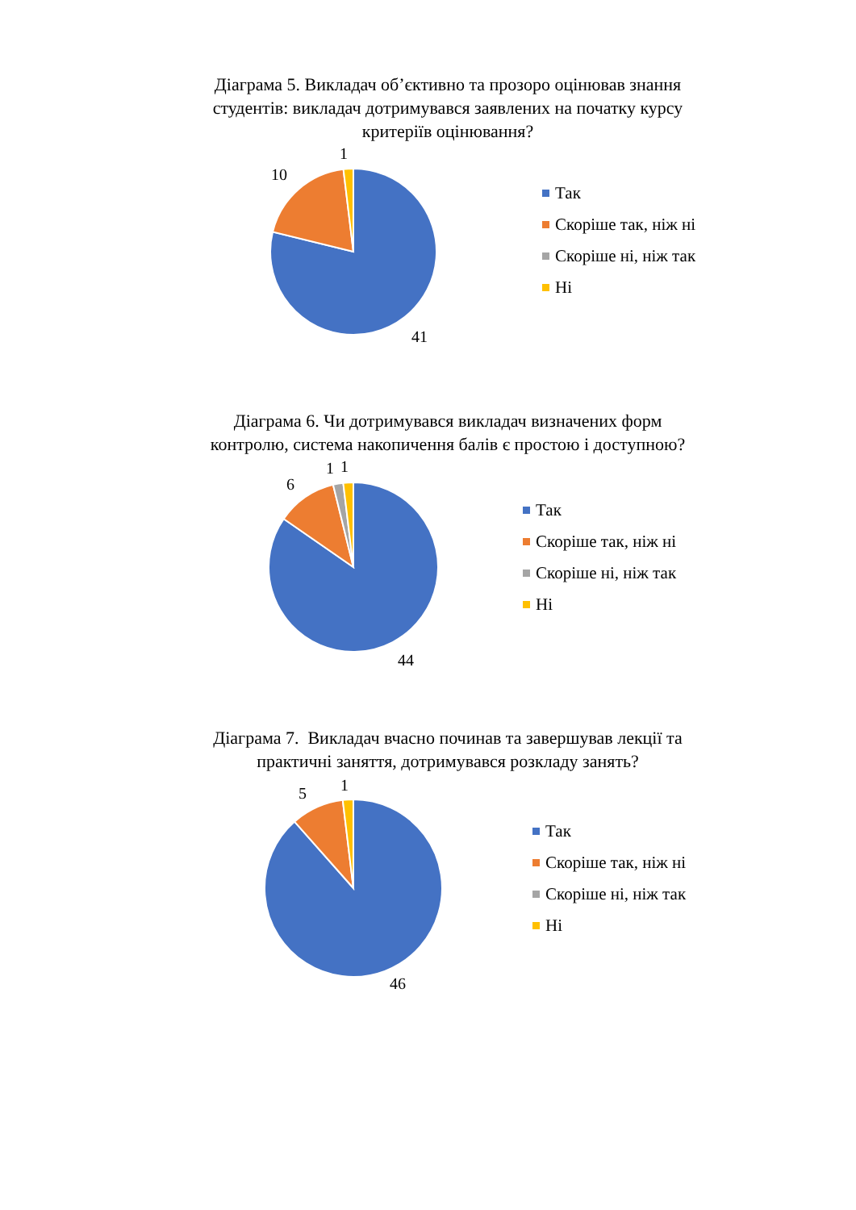Діаграма 5. Викладач об’єктивно та прозоро оцінював знання студентів: викладач дотримувався заявлених на початку курсу критеріїв оцінювання?
1
10
41
Так
Скоріше так, ніж ні
Скоріше ні, ніж так
Ні
Діаграма 6. Чи дотримувався викладач визначених форм контролю, система накопичення балів є простою і доступною?
1
1
6
44
Так
Скоріше так, ніж ні
Скоріше ні, ніж так
Ні
Діаграма 7. Викладач вчасно починав та завершував лекції та практичні заняття, дотримувався розкладу занять?
1
5
46
Так
Скоріше так, ніж ні
Скоріше ні, ніж так
Ні